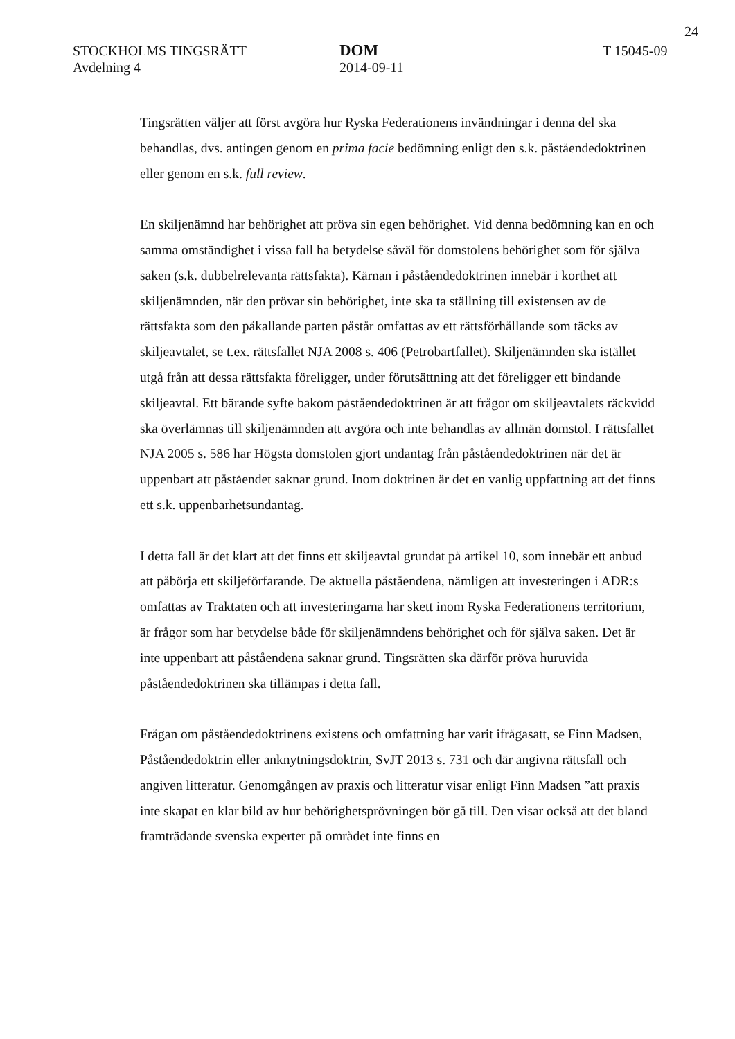24
STOCKHOLMS TINGSRÄTT
Avdelning 4
DOM
2014-09-11
T 15045-09
Tingsrätten väljer att först avgöra hur Ryska Federationens invändningar i denna del ska behandlas, dvs. antingen genom en prima facie bedömning enligt den s.k. påståendedoktrinen eller genom en s.k. full review.
En skiljenämnd har behörighet att pröva sin egen behörighet. Vid denna bedömning kan en och samma omständighet i vissa fall ha betydelse såväl för domstolens behörighet som för själva saken (s.k. dubbelrelevanta rättsfakta). Kärnan i påståendedoktrinen innebär i korthet att skiljenämnden, när den prövar sin behörighet, inte ska ta ställning till existensen av de rättsfakta som den påkallande parten påstår omfattas av ett rättsförhållande som täcks av skiljeavtalet, se t.ex. rättsfallet NJA 2008 s. 406 (Petrobartfallet). Skiljenämnden ska istället utgå från att dessa rättsfakta föreligger, under förutsättning att det föreligger ett bindande skiljeavtal. Ett bärande syfte bakom påståendedoktrinen är att frågor om skiljeavtalets räckvidd ska överlämnas till skiljenämnden att avgöra och inte behandlas av allmän domstol. I rättsfallet NJA 2005 s. 586 har Högsta domstolen gjort undantag från påståendedoktrinen när det är uppenbart att påståendet saknar grund. Inom doktrinen är det en vanlig uppfattning att det finns ett s.k. uppenbarhetsundantag.
I detta fall är det klart att det finns ett skiljeavtal grundat på artikel 10, som innebär ett anbud att påbörja ett skiljeförfarande. De aktuella påståendena, nämligen att investeringen i ADR:s omfattas av Traktaten och att investeringarna har skett inom Ryska Federationens territorium, är frågor som har betydelse både för skiljenämndens behörighet och för själva saken. Det är inte uppenbart att påståendena saknar grund. Tingsrätten ska därför pröva huruvida påståendedoktrinen ska tillämpas i detta fall.
Frågan om påståendedoktrinens existens och omfattning har varit ifrågasatt, se Finn Madsen, Påståendedoktrin eller anknytningsdoktrin, SvJT 2013 s. 731 och där angivna rättsfall och angiven litteratur. Genomgången av praxis och litteratur visar enligt Finn Madsen ”att praxis inte skapat en klar bild av hur behörighetsprövningen bör gå till. Den visar också att det bland framträdande svenska experter på området inte finns en